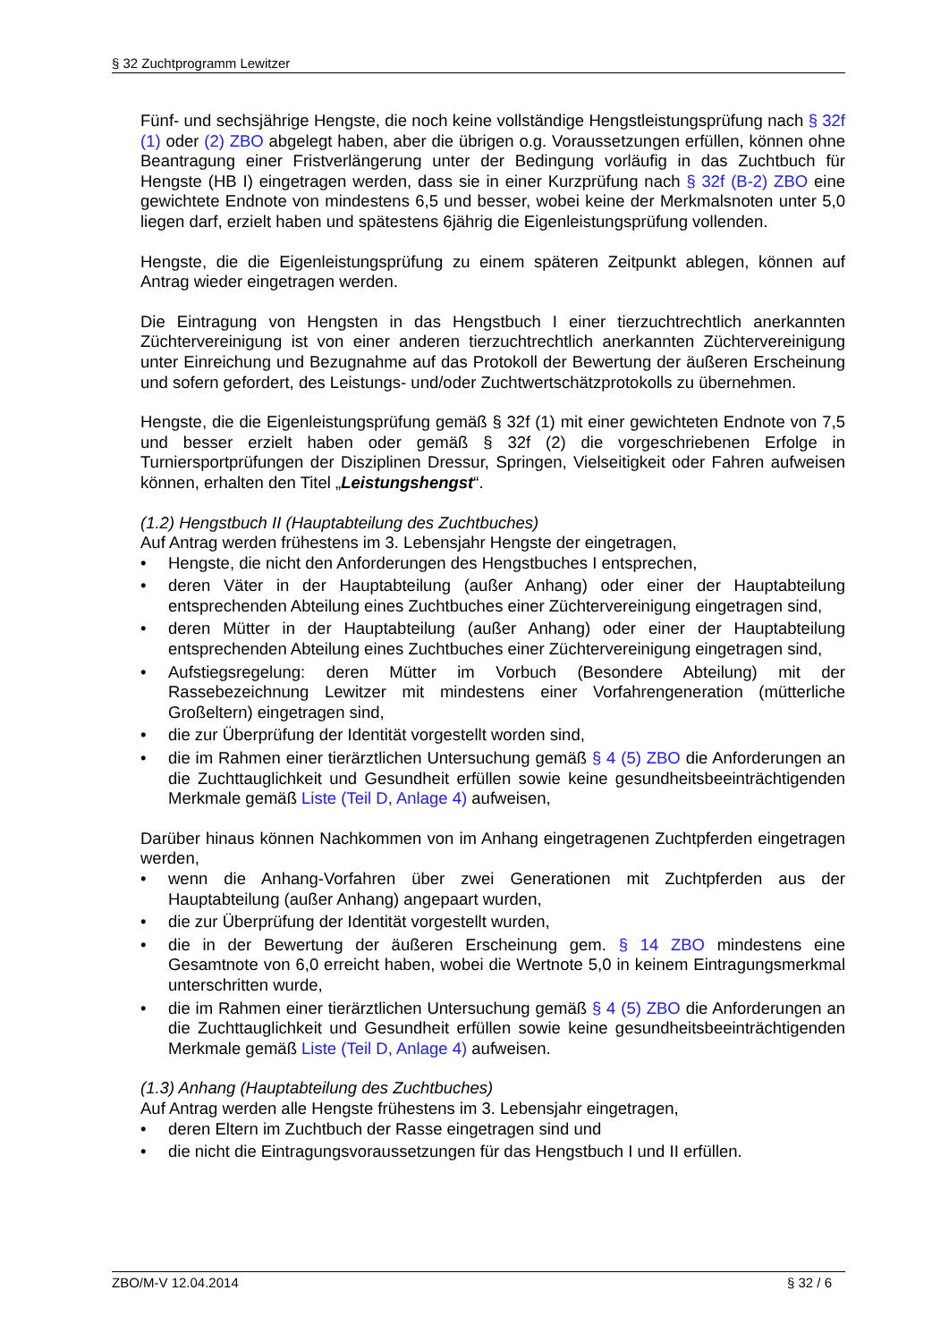§ 32 Zuchtprogramm Lewitzer
Fünf- und sechsjährige Hengste, die noch keine vollständige Hengstleistungsprüfung nach § 32f (1) oder (2) ZBO abgelegt haben, aber die übrigen o.g. Voraussetzungen erfüllen, können ohne Beantragung einer Fristverlängerung unter der Bedingung vorläufig in das Zuchtbuch für Hengste (HB I) eingetragen werden, dass sie in einer Kurzprüfung nach § 32f (B-2) ZBO eine gewichtete Endnote von mindestens 6,5 und besser, wobei keine der Merkmalsnoten unter 5,0 liegen darf, erzielt haben und spätestens 6jährig die Eigenleistungsprüfung vollenden.
Hengste, die die Eigenleistungsprüfung zu einem späteren Zeitpunkt ablegen, können auf Antrag wieder eingetragen werden.
Die Eintragung von Hengsten in das Hengstbuch I einer tierzuchtrechtlich anerkannten Züchtervereinigung ist von einer anderen tierzuchtrechtlich anerkannten Züchtervereinigung unter Einreichung und Bezugnahme auf das Protokoll der Bewertung der äußeren Erscheinung und sofern gefordert, des Leistungs- und/oder Zuchtwertschätzprotokolls zu übernehmen.
Hengste, die die Eigenleistungsprüfung gemäß § 32f (1) mit einer gewichteten Endnote von 7,5 und besser erzielt haben oder gemäß § 32f (2) die vorgeschriebenen Erfolge in Turniersportprüfungen der Disziplinen Dressur, Springen, Vielseitigkeit oder Fahren aufweisen können, erhalten den Titel „Leistungshengst“.
(1.2) Hengstbuch II (Hauptabteilung des Zuchtbuches)
Auf Antrag werden frühestens im 3. Lebensjahr Hengste der eingetragen,
• Hengste, die nicht den Anforderungen des Hengstbuches I entsprechen,
• deren Väter in der Hauptabteilung (außer Anhang) oder einer der Hauptabteilung entsprechenden Abteilung eines Zuchtbuches einer Züchtervereinigung eingetragen sind,
• deren Mütter in der Hauptabteilung (außer Anhang) oder einer der Hauptabteilung entsprechenden Abteilung eines Zuchtbuches einer Züchtervereinigung eingetragen sind,
• Aufstiegsregelung: deren Mütter im Vorbuch (Besondere Abteilung) mit der Rassebezeichnung Lewitzer mit mindestens einer Vorfahrengeneration (mütterliche Großeltern) eingetragen sind,
• die zur Überprüfung der Identität vorgestellt worden sind,
• die im Rahmen einer tierärztlichen Untersuchung gemäß § 4 (5) ZBO die Anforderungen an die Zuchttauglichkeit und Gesundheit erfüllen sowie keine gesundheitsbeeinträchtigenden Merkmale gemäß Liste (Teil D, Anlage 4) aufweisen,
Darüber hinaus können Nachkommen von im Anhang eingetragenen Zuchtpferden eingetragen werden,
• wenn die Anhang-Vorfahren über zwei Generationen mit Zuchtpferden aus der Hauptabteilung (außer Anhang) angepaart wurden,
• die zur Überprüfung der Identität vorgestellt wurden,
• die in der Bewertung der äußeren Erscheinung gem. § 14 ZBO mindestens eine Gesamtnote von 6,0 erreicht haben, wobei die Wertnote 5,0 in keinem Eintragungsmerkmal unterschritten wurde,
• die im Rahmen einer tierärztlichen Untersuchung gemäß § 4 (5) ZBO die Anforderungen an die Zuchttauglichkeit und Gesundheit erfüllen sowie keine gesundheitsbeeinträchtigenden Merkmale gemäß Liste (Teil D, Anlage 4) aufweisen.
(1.3) Anhang (Hauptabteilung des Zuchtbuches)
Auf Antrag werden alle Hengste frühestens im 3. Lebensjahr eingetragen,
• deren Eltern im Zuchtbuch der Rasse eingetragen sind und
• die nicht die Eintragungsvoraussetzungen für das Hengstbuch I und II erfüllen.
ZBO/M-V 12.04.2014 § 32 / 6